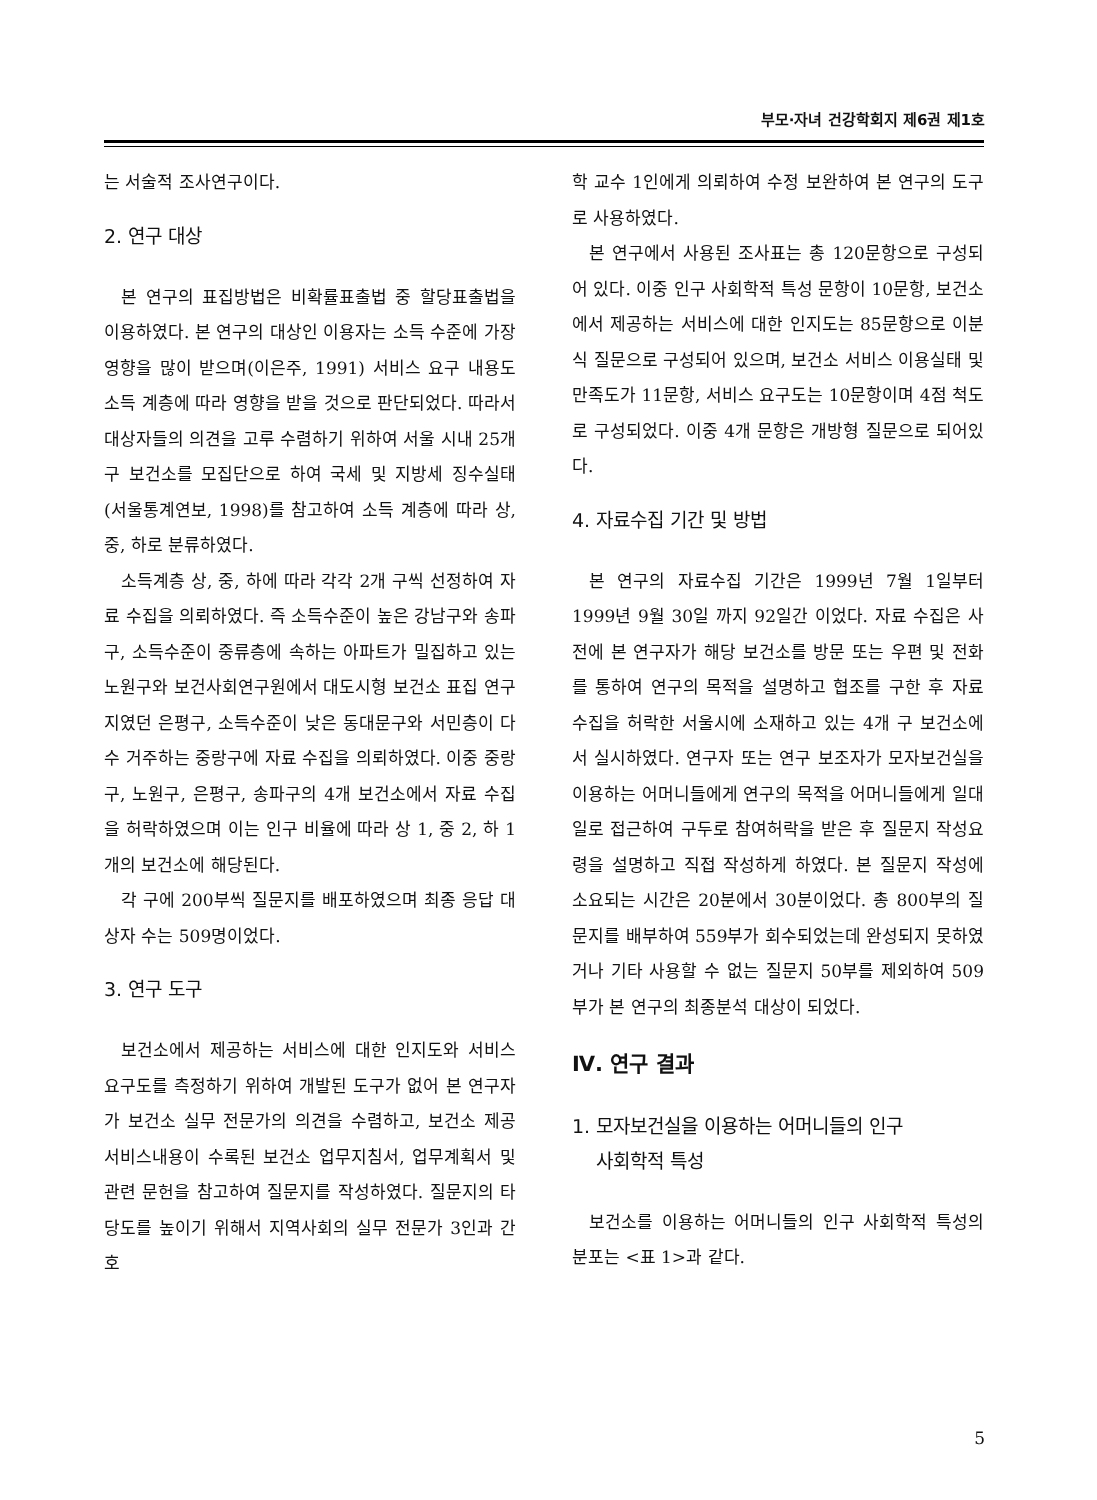부모·자녀 건강학회지 제6권 제1호
는 서술적 조사연구이다.
2. 연구 대상
본 연구의 표집방법은 비확률표출법 중 할당표출법을 이용하였다. 본 연구의 대상인 이용자는 소득 수준에 가장 영향을 많이 받으며(이은주, 1991) 서비스 요구 내용도 소득 계층에 따라 영향을 받을 것으로 판단되었다. 따라서 대상자들의 의견을 고루 수렴하기 위하여 서울 시내 25개 구 보건소를 모집단으로 하여 국세 및 지방세 징수실태(서울통계연보, 1998)를 참고하여 소득 계층에 따라 상, 중, 하로 분류하였다.
소득계층 상, 중, 하에 따라 각각 2개 구씩 선정하여 자료 수집을 의뢰하였다. 즉 소득수준이 높은 강남구와 송파구, 소득수준이 중류층에 속하는 아파트가 밀집하고 있는 노원구와 보건사회연구원에서 대도시형 보건소 표집 연구지였던 은평구, 소득수준이 낮은 동대문구와 서민층이 다수 거주하는 중랑구에 자료 수집을 의뢰하였다. 이중 중랑구, 노원구, 은평구, 송파구의 4개 보건소에서 자료 수집을 허락하였으며 이는 인구 비율에 따라 상 1, 중 2, 하 1개의 보건소에 해당된다.
각 구에 200부씩 질문지를 배포하였으며 최종 응답 대상자 수는 509명이었다.
3. 연구 도구
보건소에서 제공하는 서비스에 대한 인지도와 서비스 요구도를 측정하기 위하여 개발된 도구가 없어 본 연구자가 보건소 실무 전문가의 의견을 수렴하고, 보건소 제공 서비스내용이 수록된 보건소 업무지침서, 업무계획서 및 관련 문헌을 참고하여 질문지를 작성하였다. 질문지의 타당도를 높이기 위해서 지역사회의 실무 전문가 3인과 간호
학 교수 1인에게 의뢰하여 수정 보완하여 본 연구의 도구로 사용하였다.
본 연구에서 사용된 조사표는 총 120문항으로 구성되어 있다. 이중 인구 사회학적 특성 문항이 10문항, 보건소에서 제공하는 서비스에 대한 인지도는 85문항으로 이분식 질문으로 구성되어 있으며, 보건소 서비스 이용실태 및 만족도가 11문항, 서비스 요구도는 10문항이며 4점 척도로 구성되었다. 이중 4개 문항은 개방형 질문으로 되어있다.
4. 자료수집 기간 및 방법
본 연구의 자료수집 기간은 1999년 7월 1일부터 1999년 9월 30일 까지 92일간 이었다. 자료 수집은 사전에 본 연구자가 해당 보건소를 방문 또는 우편 및 전화를 통하여 연구의 목적을 설명하고 협조를 구한 후 자료 수집을 허락한 서울시에 소재하고 있는 4개 구 보건소에서 실시하였다. 연구자 또는 연구 보조자가 모자보건실을 이용하는 어머니들에게 연구의 목적을 어머니들에게 일대일로 접근하여 구두로 참여허락을 받은 후 질문지 작성요령을 설명하고 직접 작성하게 하였다. 본 질문지 작성에 소요되는 시간은 20분에서 30분이었다. 총 800부의 질문지를 배부하여 559부가 회수되었는데 완성되지 못하였거나 기타 사용할 수 없는 질문지 50부를 제외하여 509부가 본 연구의 최종분석 대상이 되었다.
Ⅳ. 연구 결과
1. 모자보건실을 이용하는 어머니들의 인구
사회학적 특성
보건소를 이용하는 어머니들의 인구 사회학적 특성의 분포는 <표 1>과 같다.
5